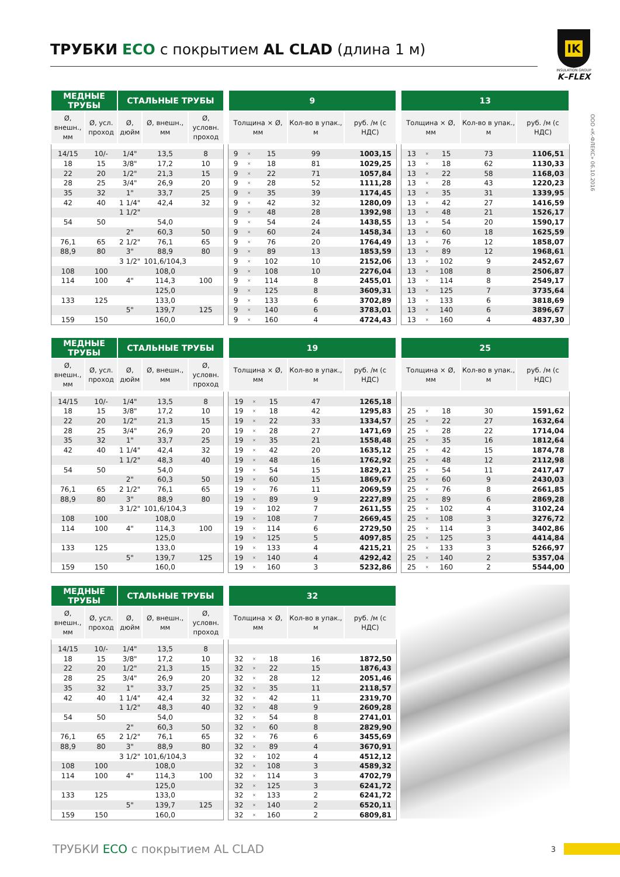ТРУБКИ ECO с покрытием AL CLAD (длина 1 м)
IK
INSULATION GROUP
K–FLEX
ООО «К-ФЛЕКС» 06.10.2016
| МЕДНЫЕ ТРУБЫ | | СТАЛЬНЫЕ ТРУБЫ | | |
| --- | --- | --- | --- | --- |
| Ø, внешн., мм | Ø, усл. проход | Ø, дюйм | Ø, внешн., мм | Ø, условн. проход |
| 14/15 | 10/- | 1/4" | 13,5 | 8 |
| 18 | 15 | 3/8" | 17,2 | 10 |
| 22 | 20 | 1/2" | 21,3 | 15 |
| 28 | 25 | 3/4" | 26,9 | 20 |
| 35 | 32 | 1" | 33,7 | 25 |
| 42 | 40 | 1 1/4" | 42,4 | 32 |
| | | 1 1/2" | | |
| 54 | 50 | | 54,0 | |
| | | 2" | 60,3 | 50 |
| 76,1 | 65 | 2 1/2" | 76,1 | 65 |
| 88,9 | 80 | 3" | 88,9 | 80 |
| | | 3 1/2" | 101,6/104,3 | |
| 108 | 100 | | 108,0 | |
| 114 | 100 | 4" | 114,3 | 100 |
| | | | 125,0 | |
| 133 | 125 | | 133,0 | |
| | | 5" | 139,7 | 125 |
| 159 | 150 | | 160,0 | |
| 9 | | | | |
| --- | --- | --- | --- | --- |
| Толщина × Ø, мм | | | Кол-во в упак., м | руб. /м (с НДС) |
| 9 | × | 15 | 99 | 1003,15 |
| 9 | × | 18 | 81 | 1029,25 |
| 9 | × | 22 | 71 | 1057,84 |
| 9 | × | 28 | 52 | 1111,28 |
| 9 | × | 35 | 39 | 1174,45 |
| 9 | × | 42 | 32 | 1280,09 |
| 9 | × | 48 | 28 | 1392,98 |
| 9 | × | 54 | 24 | 1438,55 |
| 9 | × | 60 | 24 | 1458,34 |
| 9 | × | 76 | 20 | 1764,49 |
| 9 | × | 89 | 13 | 1853,59 |
| 9 | × | 102 | 10 | 2152,06 |
| 9 | × | 108 | 10 | 2276,04 |
| 9 | × | 114 | 8 | 2455,01 |
| 9 | × | 125 | 8 | 3609,31 |
| 9 | × | 133 | 6 | 3702,89 |
| 9 | × | 140 | 6 | 3783,01 |
| 9 | × | 160 | 4 | 4724,43 |
| 13 | | | | |
| --- | --- | --- | --- | --- |
| Толщина × Ø, мм | | | Кол-во в упак., м | руб. /м (с НДС) |
| 13 | × | 15 | 73 | 1106,51 |
| 13 | × | 18 | 62 | 1130,33 |
| 13 | × | 22 | 58 | 1168,03 |
| 13 | × | 28 | 43 | 1220,23 |
| 13 | × | 35 | 31 | 1339,95 |
| 13 | × | 42 | 27 | 1416,59 |
| 13 | × | 48 | 21 | 1526,17 |
| 13 | × | 54 | 20 | 1590,17 |
| 13 | × | 60 | 18 | 1625,59 |
| 13 | × | 76 | 12 | 1858,07 |
| 13 | × | 89 | 12 | 1968,61 |
| 13 | × | 102 | 9 | 2452,67 |
| 13 | × | 108 | 8 | 2506,87 |
| 13 | × | 114 | 8 | 2549,17 |
| 13 | × | 125 | 7 | 3735,64 |
| 13 | × | 133 | 6 | 3818,69 |
| 13 | × | 140 | 6 | 3896,67 |
| 13 | × | 160 | 4 | 4837,30 |
| МЕДНЫЕ ТРУБЫ | | СТАЛЬНЫЕ ТРУБЫ | | |
| --- | --- | --- | --- | --- |
| Ø, внешн., мм | Ø, усл. проход | Ø, дюйм | Ø, внешн., мм | Ø, условн. проход |
| 14/15 | 10/- | 1/4" | 13,5 | 8 |
| 18 | 15 | 3/8" | 17,2 | 10 |
| 22 | 20 | 1/2" | 21,3 | 15 |
| 28 | 25 | 3/4" | 26,9 | 20 |
| 35 | 32 | 1" | 33,7 | 25 |
| 42 | 40 | 1 1/4" | 42,4 | 32 |
| | | 1 1/2" | 48,3 | 40 |
| 54 | 50 | | 54,0 | |
| | | 2" | 60,3 | 50 |
| 76,1 | 65 | 2 1/2" | 76,1 | 65 |
| 88,9 | 80 | 3" | 88,9 | 80 |
| | | 3 1/2" | 101,6/104,3 | |
| 108 | 100 | | 108,0 | |
| 114 | 100 | 4" | 114,3 | 100 |
| | | | 125,0 | |
| 133 | 125 | | 133,0 | |
| | | 5" | 139,7 | 125 |
| 159 | 150 | | 160,0 | |
| 19 | | | | |
| --- | --- | --- | --- | --- |
| Толщина × Ø, мм | | | Кол-во в упак., м | руб. /м (с НДС) |
| 19 | × | 15 | 47 | 1265,18 |
| 19 | × | 18 | 42 | 1295,83 |
| 19 | × | 22 | 33 | 1334,57 |
| 19 | × | 28 | 27 | 1471,69 |
| 19 | × | 35 | 21 | 1558,48 |
| 19 | × | 42 | 20 | 1635,12 |
| 19 | × | 48 | 16 | 1762,92 |
| 19 | × | 54 | 15 | 1829,21 |
| 19 | × | 60 | 15 | 1869,67 |
| 19 | × | 76 | 11 | 2069,59 |
| 19 | × | 89 | 9 | 2227,89 |
| 19 | × | 102 | 7 | 2611,55 |
| 19 | × | 108 | 7 | 2669,45 |
| 19 | × | 114 | 6 | 2729,50 |
| 19 | × | 125 | 5 | 4097,85 |
| 19 | × | 133 | 4 | 4215,21 |
| 19 | × | 140 | 4 | 4292,42 |
| 19 | × | 160 | 3 | 5232,86 |
| 25 | | | | |
| --- | --- | --- | --- | --- |
| Толщина × Ø, мм | | | Кол-во в упак., м | руб. /м (с НДС) |
| 25 | × | 18 | 30 | 1591,62 |
| 25 | × | 22 | 27 | 1632,64 |
| 25 | × | 28 | 22 | 1714,04 |
| 25 | × | 35 | 16 | 1812,64 |
| 25 | × | 42 | 15 | 1874,78 |
| 25 | × | 48 | 12 | 2112,98 |
| 25 | × | 54 | 11 | 2417,47 |
| 25 | × | 60 | 9 | 2430,03 |
| 25 | × | 76 | 8 | 2661,85 |
| 25 | × | 89 | 6 | 2869,28 |
| 25 | × | 102 | 4 | 3102,24 |
| 25 | × | 108 | 3 | 3276,72 |
| 25 | × | 114 | 3 | 3402,86 |
| 25 | × | 125 | 3 | 4414,84 |
| 25 | × | 133 | 3 | 5266,97 |
| 25 | × | 140 | 2 | 5357,04 |
| 25 | × | 160 | 2 | 5544,00 |
| МЕДНЫЕ ТРУБЫ | | СТАЛЬНЫЕ ТРУБЫ | | |
| --- | --- | --- | --- | --- |
| Ø, внешн., мм | Ø, усл. проход | Ø, дюйм | Ø, внешн., мм | Ø, условн. проход |
| 14/15 | 10/- | 1/4" | 13,5 | 8 |
| 18 | 15 | 3/8" | 17,2 | 10 |
| 22 | 20 | 1/2" | 21,3 | 15 |
| 28 | 25 | 3/4" | 26,9 | 20 |
| 35 | 32 | 1" | 33,7 | 25 |
| 42 | 40 | 1 1/4" | 42,4 | 32 |
| | | 1 1/2" | 48,3 | 40 |
| 54 | 50 | | 54,0 | |
| | | 2" | 60,3 | 50 |
| 76,1 | 65 | 2 1/2" | 76,1 | 65 |
| 88,9 | 80 | 3" | 88,9 | 80 |
| | | 3 1/2" | 101,6/104,3 | |
| 108 | 100 | | 108,0 | |
| 114 | 100 | 4" | 114,3 | 100 |
| | | | 125,0 | |
| 133 | 125 | | 133,0 | |
| | | 5" | 139,7 | 125 |
| 159 | 150 | | 160,0 | |
| 32 | | | | |
| --- | --- | --- | --- | --- |
| Толщина × Ø, мм | | | Кол-во в упак., м | руб. /м (с НДС) |
| 32 | × | 18 | 16 | 1872,50 |
| 32 | × | 22 | 15 | 1876,43 |
| 32 | × | 28 | 12 | 2051,46 |
| 32 | × | 35 | 11 | 2118,57 |
| 32 | × | 42 | 11 | 2319,70 |
| 32 | × | 48 | 9 | 2609,28 |
| 32 | × | 54 | 8 | 2741,01 |
| 32 | × | 60 | 8 | 2829,90 |
| 32 | × | 76 | 6 | 3455,69 |
| 32 | × | 89 | 4 | 3670,91 |
| 32 | × | 102 | 4 | 4512,12 |
| 32 | × | 108 | 3 | 4589,32 |
| 32 | × | 114 | 3 | 4702,79 |
| 32 | × | 125 | 3 | 6241,72 |
| 32 | × | 133 | 2 | 6241,72 |
| 32 | × | 140 | 2 | 6520,11 |
| 32 | × | 160 | 2 | 6809,81 |
ТРУБКИ ECO с покрытием AL CLAD 3